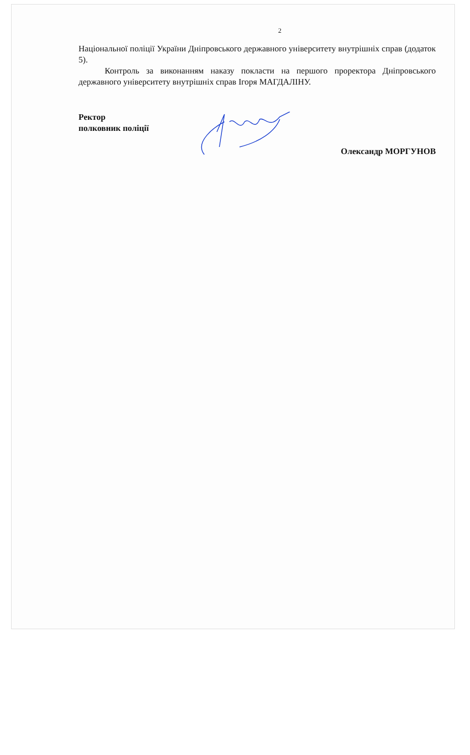2
Національної поліції України Дніпровського державного університету внутрішніх справ (додаток 5).
Контроль за виконанням наказу покласти на першого проректора Дніпровського державного університету внутрішніх справ Ігоря МАГДАЛІНУ.
Ректор
полковник поліції
Олександр МОРГУНОВ